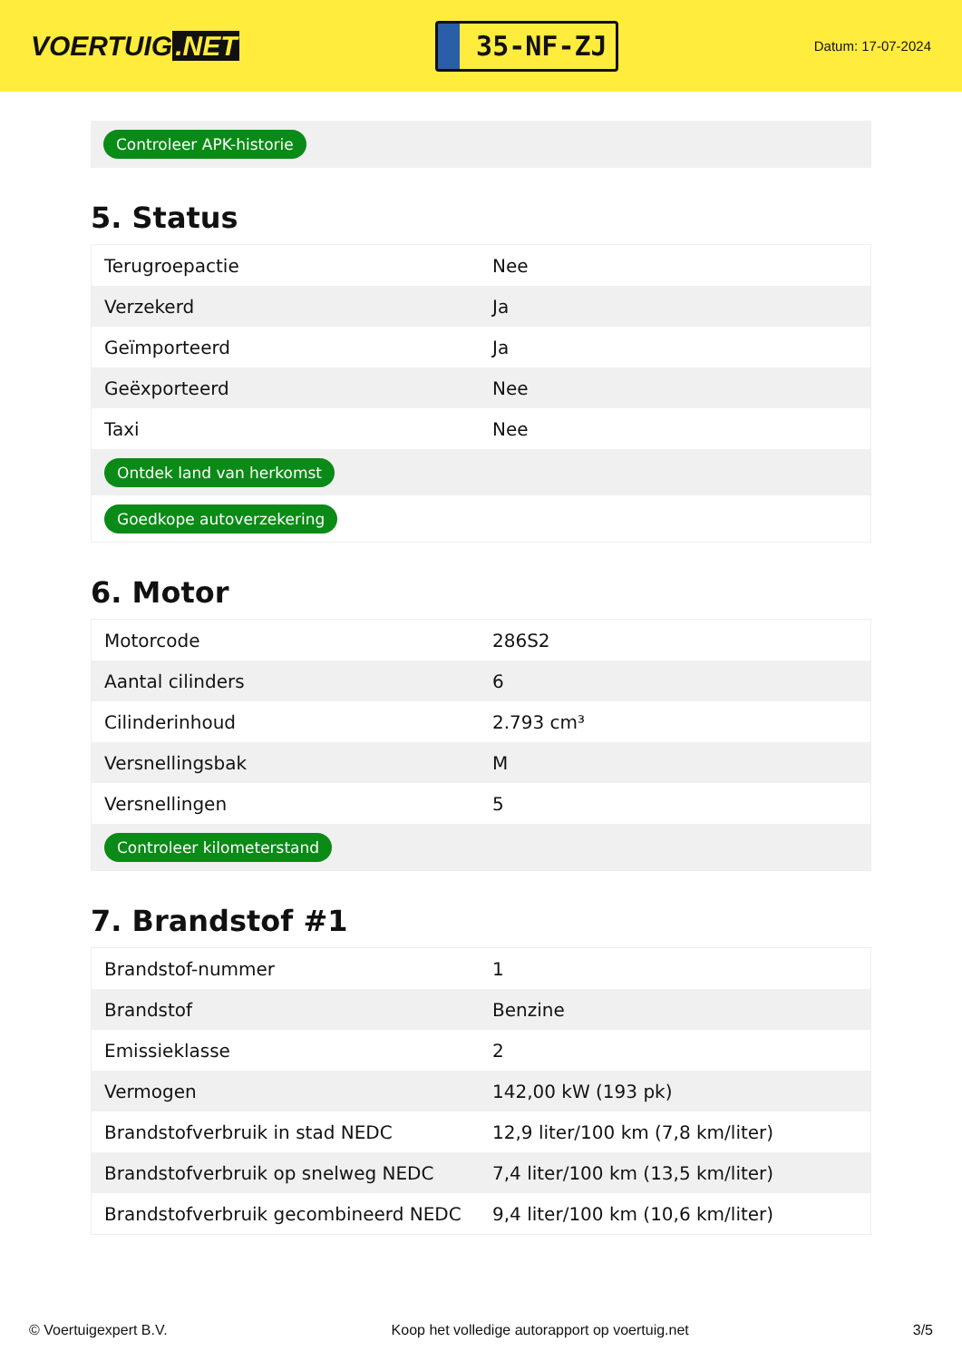VOERTUIG.NET
35-NF-ZJ
Datum: 17-07-2024
Controleer APK-historie
5. Status
| Terugroepactie | Nee |
| Verzekerd | Ja |
| Geïmporteerd | Ja |
| Geëxporteerd | Nee |
| Taxi | Nee |
| Ontdek land van herkomst | |
| Goedkope autoverzekering | |
6. Motor
| Motorcode | 286S2 |
| Aantal cilinders | 6 |
| Cilinderinhoud | 2.793 cm³ |
| Versnellingsbak | M |
| Versnellingen | 5 |
| Controleer kilometerstand | |
7. Brandstof #1
| Brandstof-nummer | 1 |
| Brandstof | Benzine |
| Emissieklasse | 2 |
| Vermogen | 142,00 kW (193 pk) |
| Brandstofverbruik in stad NEDC | 12,9 liter/100 km (7,8 km/liter) |
| Brandstofverbruik op snelweg NEDC | 7,4 liter/100 km (13,5 km/liter) |
| Brandstofverbruik gecombineerd NEDC | 9,4 liter/100 km (10,6 km/liter) |
© Voertuigexpert B.V. Koop het volledige autorapport op voertuig.net 3/5